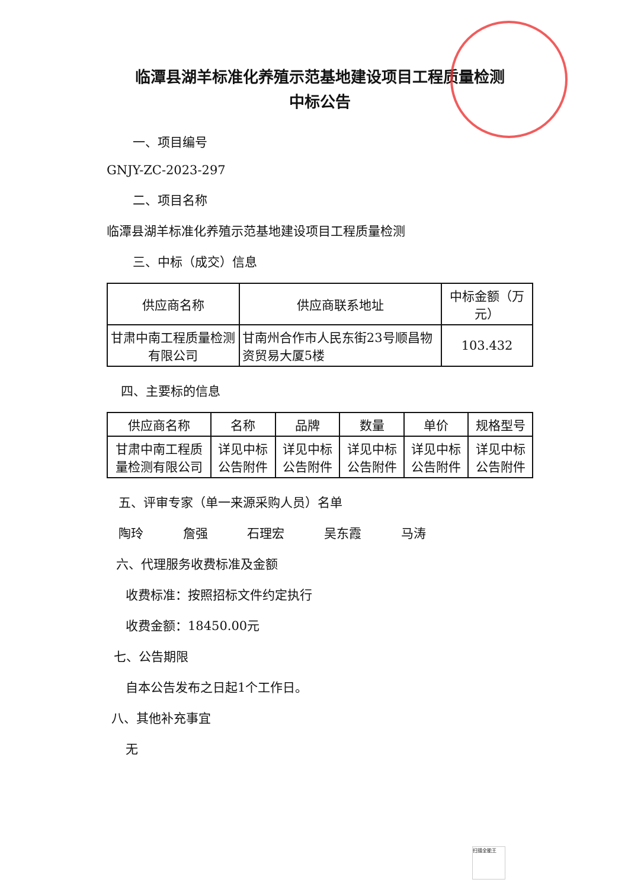临潭县湖羊标准化养殖示范基地建设项目工程质量检测
中标公告
一、项目编号
GNJY-ZC-2023-297
二、项目名称
临潭县湖羊标准化养殖示范基地建设项目工程质量检测
三、中标（成交）信息
| 供应商名称 | 供应商联系地址 | 中标金额（万元） |
| --- | --- | --- |
| 甘肃中南工程质量检测有限公司 | 甘南州合作市人民东街23号顺昌物资贸易大厦5楼 | 103.432 |
四、主要标的信息
| 供应商名称 | 名称 | 品牌 | 数量 | 单价 | 规格型号 |
| --- | --- | --- | --- | --- | --- |
| 甘肃中南工程质量检测有限公司 | 详见中标公告附件 | 详见中标公告附件 | 详见中标公告附件 | 详见中标公告附件 | 详见中标公告附件 |
五、评审专家（单一来源采购人员）名单
陶玲 詹强 石理宏 吴东霞 马涛
六、代理服务收费标准及金额
收费标准：按照招标文件约定执行
收费金额：18450.00元
七、公告期限
自本公告发布之日起1个工作日。
八、其他补充事宜
无
扫描全能王